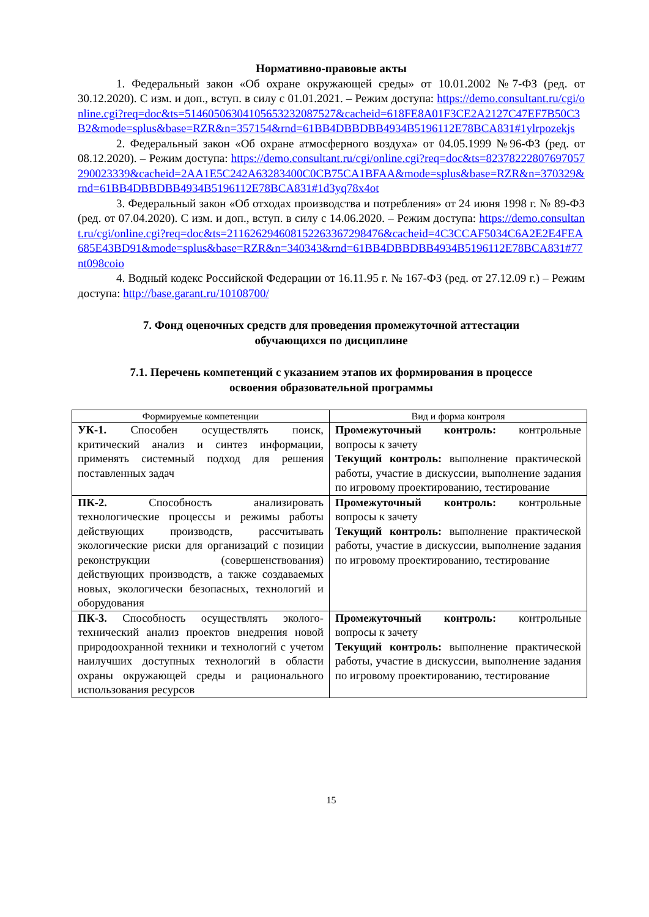Нормативно-правовые акты
1. Федеральный закон «Об охране окружающей среды» от 10.01.2002 №7-ФЗ (ред. от 30.12.2020). С изм. и доп., вступ. в силу с 01.01.2021. – Режим доступа: https://demo.consultant.ru/cgi/online.cgi?req=doc&ts=5146050630410565323208752​7&cacheid=618FE8A01F3CE2A2127C47EF7B50C3B2&mode=splus&base=RZR&n=357154&rnd=61BB4DBBDBB4934B5196112E78BCA831#1ylrpozekjs
2. Федеральный закон «Об охране атмосферного воздуха» от 04.05.1999 №96-ФЗ (ред. от 08.12.2020). – Режим доступа: https://demo.consultant.ru/cgi/online.cgi?req=doc&ts=8237822280769705729002333​9&cacheid=2AA1E5C242A63283400C0CB75CA1BFAA&mode=splus&base=RZR&n=370329&rnd=61BB4DBBDBB4934B5196112E78BCA831#1d3yq78x4ot
3. Федеральный закон «Об отходах производства и потребления» от 24 июня 1998 г. № 89-ФЗ (ред. от 07.04.2020). С изм. и доп., вступ. в силу с 14.06.2020. – Режим доступа: https://demo.consultant.ru/cgi/online.cgi?req=doc&ts=2116262946081522633672984​76&cacheid=4C3CCAF5034C6A2E2E4FEA685E43BD91&mode=splus&base=RZR&n=340343&rnd=61BB4DBBDBB4934B5196112E78BCA831#77nt098coio
4. Водный кодекс Российской Федерации от 16.11.95 г. № 167-ФЗ (ред. от 27.12.09 г.) – Режим доступа: http://base.garant.ru/10108700/
7. Фонд оценочных средств для проведения промежуточной аттестации
обучающихся по дисциплине
7.1. Перечень компетенций с указанием этапов их формирования в процессе
освоения образовательной программы
| Формируемые компетенции | Вид и форма контроля |
| --- | --- |
| УК-1. Способен осуществлять поиск, критический анализ и синтез информации, применять системный подход для решения поставленных задач | Промежуточный контроль: контрольные вопросы к зачету Текущий контроль: выполнение практической работы, участие в дискуссии, выполнение задания по игровому проектированию, тестирование |
| ПК-2. Способность анализировать технологические процессы и режимы работы действующих производств, рассчитывать экологические риски для организаций с позиции реконструкции (совершенствования) действующих производств, а также создаваемых новых, экологически безопасных, технологий и оборудования | Промежуточный контроль: контрольные вопросы к зачету Текущий контроль: выполнение практической работы, участие в дискуссии, выполнение задания по игровому проектированию, тестирование |
| ПК-3. Способность осуществлять эколого-технический анализ проектов внедрения новой природоохранной техники и технологий с учетом наилучших доступных технологий в области охраны окружающей среды и рационального использования ресурсов | Промежуточный контроль: контрольные вопросы к зачету Текущий контроль: выполнение практической работы, участие в дискуссии, выполнение задания по игровому проектированию, тестирование |
15